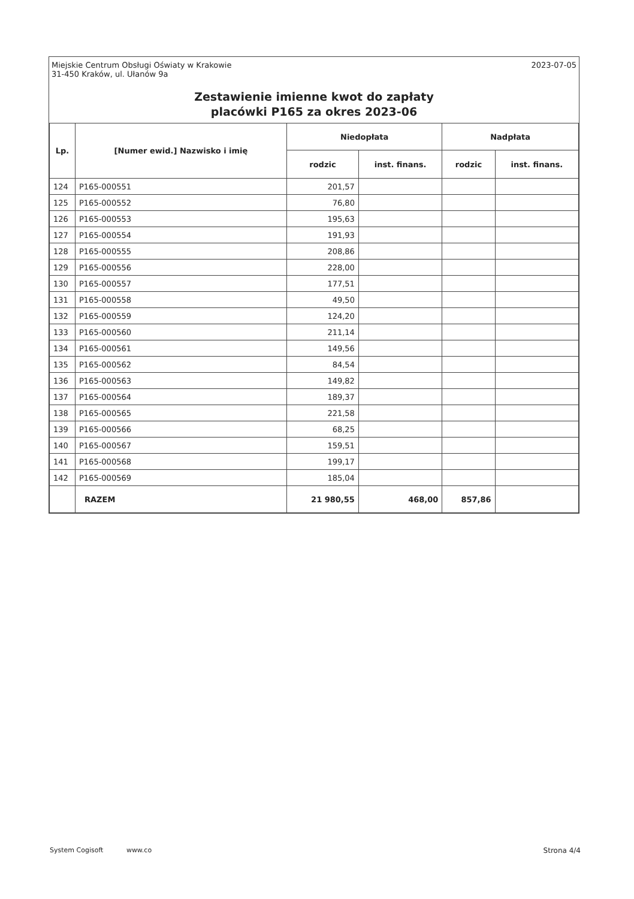Miejskie Centrum Obsługi Oświaty w Krakowie
31-450 Kraków, ul. Ułanów 9a
2023-07-05
Zestawienie imienne kwot do zapłaty
placówki P165 za okres 2023-06
| Lp. | [Numer ewid.] Nazwisko i imię | Niedopłata | | Nadpłata | |
| --- | --- | --- | --- | --- | --- |
| | | rodzic | inst. finans. | rodzic | inst. finans. |
| 124 | P165-000551 | 201,57 | | | |
| 125 | P165-000552 | 76,80 | | | |
| 126 | P165-000553 | 195,63 | | | |
| 127 | P165-000554 | 191,93 | | | |
| 128 | P165-000555 | 208,86 | | | |
| 129 | P165-000556 | 228,00 | | | |
| 130 | P165-000557 | 177,51 | | | |
| 131 | P165-000558 | 49,50 | | | |
| 132 | P165-000559 | 124,20 | | | |
| 133 | P165-000560 | 211,14 | | | |
| 134 | P165-000561 | 149,56 | | | |
| 135 | P165-000562 | 84,54 | | | |
| 136 | P165-000563 | 149,82 | | | |
| 137 | P165-000564 | 189,37 | | | |
| 138 | P165-000565 | 221,58 | | | |
| 139 | P165-000566 | 68,25 | | | |
| 140 | P165-000567 | 159,51 | | | |
| 141 | P165-000568 | 199,17 | | | |
| 142 | P165-000569 | 185,04 | | | |
| | RAZEM | 21 980,55 | 468,00 | 857,86 | |
System Cogisoft www.co
Strona 4/4